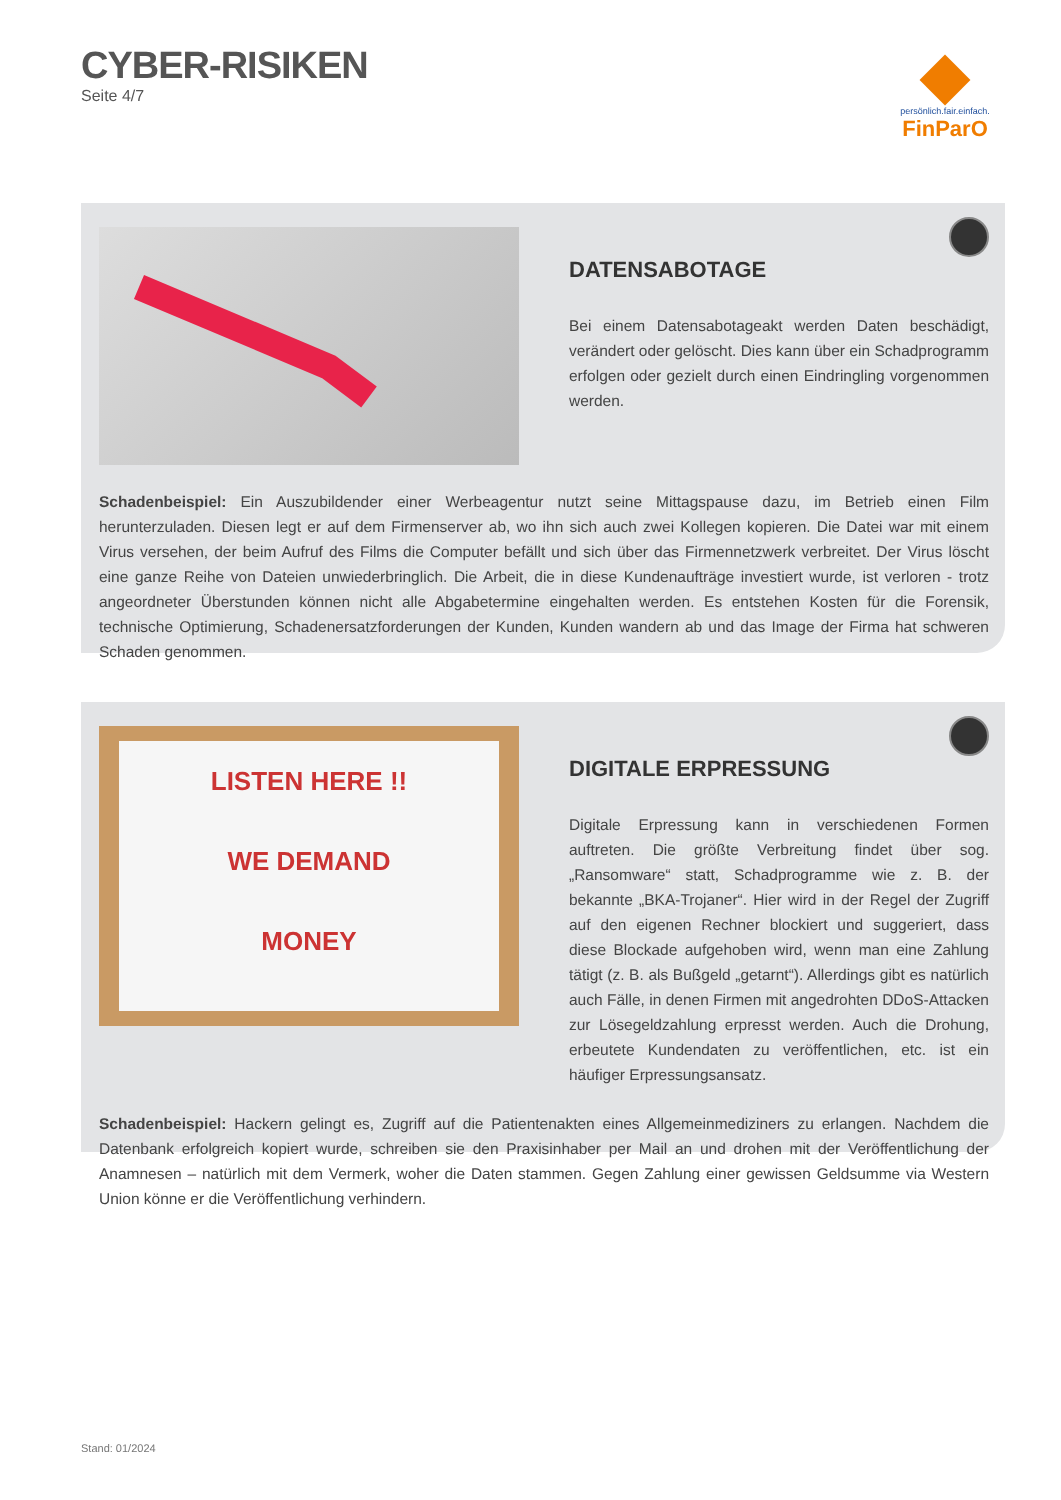CYBER-RISIKEN
Seite 4/7
persönlich.fair.einfach.
FinParO
DATENSABOTAGE
Bei einem Datensabotageakt werden Daten beschädigt, verändert oder gelöscht. Dies kann über ein Schadprogramm erfolgen oder gezielt durch einen Eindringling vorgenommen werden.
Schadenbeispiel: Ein Auszubildender einer Werbeagentur nutzt seine Mittagspause dazu, im Betrieb einen Film herunterzuladen. Diesen legt er auf dem Firmenserver ab, wo ihn sich auch zwei Kollegen kopieren. Die Datei war mit einem Virus versehen, der beim Aufruf des Films die Computer befällt und sich über das Firmennetzwerk verbreitet. Der Virus löscht eine ganze Reihe von Dateien unwiederbringlich. Die Arbeit, die in diese Kundenaufträge investiert wurde, ist verloren - trotz angeordneter Überstunden können nicht alle Abgabetermine eingehalten werden. Es entstehen Kosten für die Forensik, technische Optimierung, Schadenersatzforderungen der Kunden, Kunden wandern ab und das Image der Firma hat schweren Schaden genommen.
LISTEN HERE !!
WE DEMAND
MONEY
DIGITALE ERPRESSUNG
Digitale Erpressung kann in verschiedenen Formen auftreten. Die größte Verbreitung findet über sog. „Ransomware“ statt, Schad­programme wie z. B. der bekannte „BKA-Trojaner“. Hier wird in der Regel der Zugriff auf den eigenen Rechner blockiert und suggeriert, dass diese Blockade aufgehoben wird, wenn man eine Zahlung tätigt (z. B. als Bußgeld „getarnt“). Allerdings gibt es natürlich auch Fälle, in denen Firmen mit angedrohten DDoS-Attacken zur Lösegeldzahlung erpresst werden. Auch die Drohung, erbeutete Kundendaten zu ver­öffentlichen, etc. ist ein häufiger Erpressungsansatz.
Schadenbeispiel: Hackern gelingt es, Zugriff auf die Patientenakten eines Allgemeinmediziners zu erlangen. Nachdem die Datenbank erfolgreich kopiert wurde, schreiben sie den Praxisinhaber per Mail an und drohen mit der Veröffentlichung der Anamnesen – natürlich mit dem Vermerk, woher die Daten stammen. Gegen Zahlung einer gewissen Geldsumme via Western Union könne er die Veröffentlichung verhindern.
Stand: 01/2024